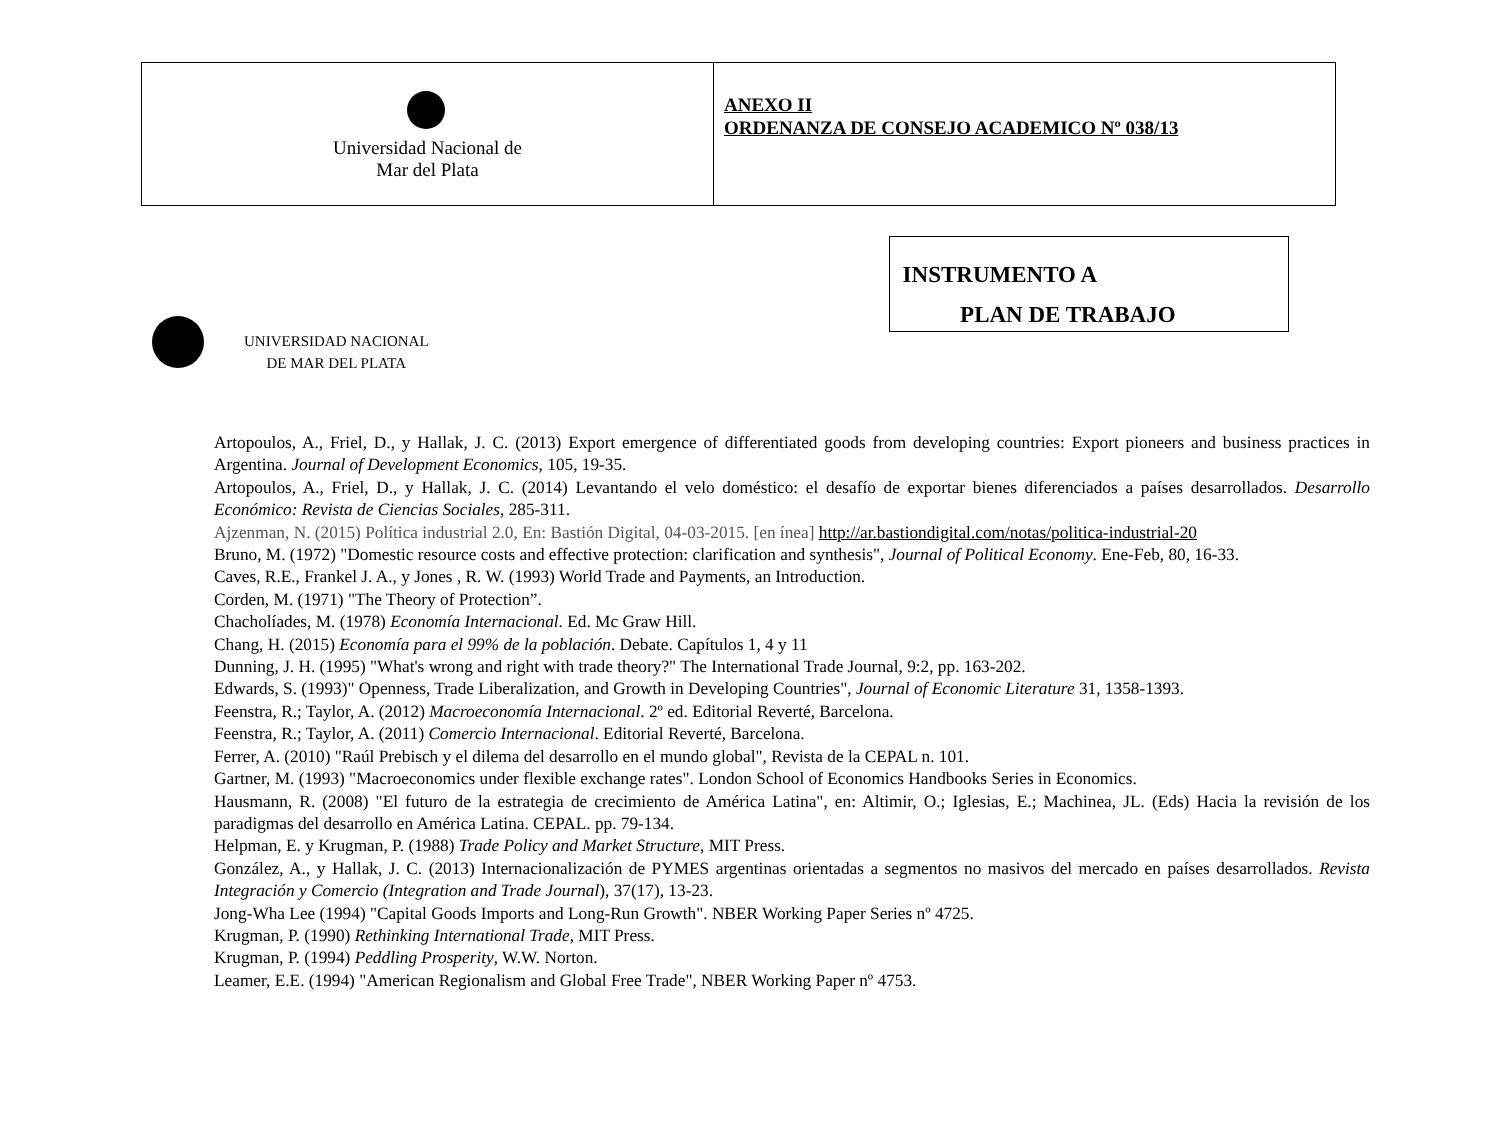| Universidad Nacional de Mar del Plata | ANEXO II ORDENANZA DE CONSEJO ACADEMICO Nº 038/13 |
UNIVERSIDAD NACIONAL
DE MAR DEL PLATA
INSTRUMENTO A
PLAN DE TRABAJO
Artopoulos, A., Friel, D., y Hallak, J. C. (2013) Export emergence of differentiated goods from developing countries: Export pioneers and business practices in Argentina. Journal of Development Economics, 105, 19-35.
Artopoulos, A., Friel, D., y Hallak, J. C. (2014) Levantando el velo doméstico: el desafío de exportar bienes diferenciados a países desarrollados. Desarrollo Económico: Revista de Ciencias Sociales, 285-311.
Ajzenman, N. (2015) Política industrial 2.0, En: Bastión Digital, 04-03-2015. [en ínea] http://ar.bastiondigital.com/notas/politica-industrial-20
Bruno, M. (1972) "Domestic resource costs and effective protection: clarification and synthesis", Journal of Political Economy. Ene-Feb, 80, 16-33.
Caves, R.E., Frankel J. A., y Jones , R. W. (1993) World Trade and Payments, an Introduction.
Corden, M. (1971) "The Theory of Protection”.
Chacholíades, M. (1978) Economía Internacional. Ed. Mc Graw Hill.
Chang, H. (2015) Economía para el 99% de la población. Debate. Capítulos 1, 4 y 11
Dunning, J. H. (1995) "What's wrong and right with trade theory?" The International Trade Journal, 9:2, pp. 163-202.
Edwards, S. (1993)" Openness, Trade Liberalization, and Growth in Developing Countries", Journal of Economic Literature 31, 1358-1393.
Feenstra, R.; Taylor, A. (2012) Macroeconomía Internacional. 2º ed. Editorial Reverté, Barcelona.
Feenstra, R.; Taylor, A. (2011) Comercio Internacional. Editorial Reverté, Barcelona.
Ferrer, A. (2010) "Raúl Prebisch y el dilema del desarrollo en el mundo global", Revista de la CEPAL n. 101.
Gartner, M. (1993) "Macroeconomics under flexible exchange rates". London School of Economics Handbooks Series in Economics.
Hausmann, R. (2008) "El futuro de la estrategia de crecimiento de América Latina", en: Altimir, O.; Iglesias, E.; Machinea, JL. (Eds) Hacia la revisión de los paradigmas del desarrollo en América Latina. CEPAL. pp. 79-134.
Helpman, E. y Krugman, P. (1988) Trade Policy and Market Structure, MIT Press.
González, A., y Hallak, J. C. (2013) Internacionalización de PYMES argentinas orientadas a segmentos no masivos del mercado en países desarrollados. Revista Integración y Comercio (Integration and Trade Journal), 37(17), 13-23.
Jong-Wha Lee (1994) "Capital Goods Imports and Long-Run Growth". NBER Working Paper Series nº 4725.
Krugman, P. (1990) Rethinking International Trade, MIT Press.
Krugman, P. (1994) Peddling Prosperity, W.W. Norton.
Leamer, E.E. (1994) "American Regionalism and Global Free Trade", NBER Working Paper nº 4753.